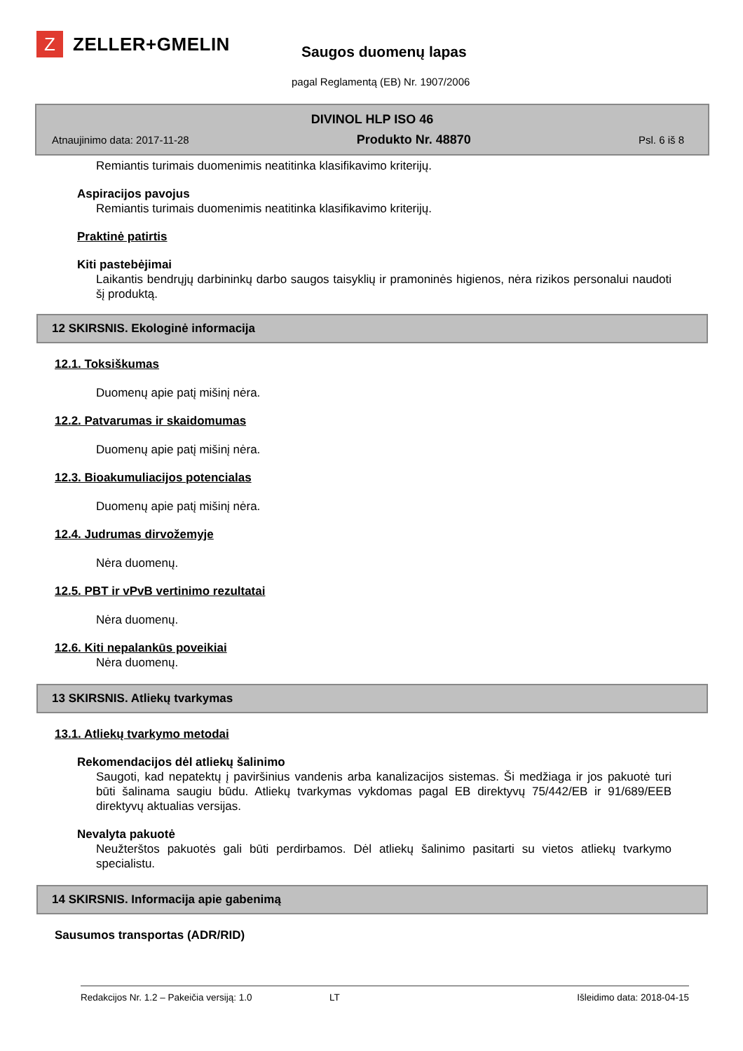Z
ZELLER+GMELIN
Saugos duomenų lapas
pagal Reglamentą (EB) Nr. 1907/2006
DIVINOL HLP ISO 46
Atnaujinimo data: 2017-11-28 Produkto Nr. 48870 Psl. 6 iš 8
Remiantis turimais duomenimis neatitinka klasifikavimo kriterijų.
Aspiracijos pavojus
Remiantis turimais duomenimis neatitinka klasifikavimo kriterijų.
Praktinė patirtis
Kiti pastebėjimai
Laikantis bendrųjų darbininkų darbo saugos taisyklių ir pramoninės higienos, nėra rizikos personalui naudoti šį produktą.
12 SKIRSNIS. Ekologinė informacija
12.1. Toksiškumas
Duomenų apie patį mišinį nėra.
12.2. Patvarumas ir skaidomumas
Duomenų apie patį mišinį nėra.
12.3. Bioakumuliacijos potencialas
Duomenų apie patį mišinį nėra.
12.4. Judrumas dirvožemyje
Nėra duomenų.
12.5. PBT ir vPvB vertinimo rezultatai
Nėra duomenų.
12.6. Kiti nepalankūs poveikiai
Nėra duomenų.
13 SKIRSNIS. Atliekų tvarkymas
13.1. Atliekų tvarkymo metodai
Rekomendacijos dėl atliekų šalinimo
Saugoti, kad nepatektų į paviršinius vandenis arba kanalizacijos sistemas. Ši medžiaga ir jos pakuotė turi būti šalinama saugiu būdu. Atliekų tvarkymas vykdomas pagal EB direktyvų 75/442/EB ir 91/689/EEB direktyvų aktualias versijas.
Nevalyta pakuotė
Neužterštos pakuotės gali būti perdirbamos. Dėl atliekų šalinimo pasitarti su vietos atliekų tvarkymo specialistu.
14 SKIRSNIS. Informacija apie gabenimą
Sausumos transportas (ADR/RID)
Redakcijos Nr. 1.2 – Pakeičia versiją: 1.0 LT Išleidimo data: 2018-04-15